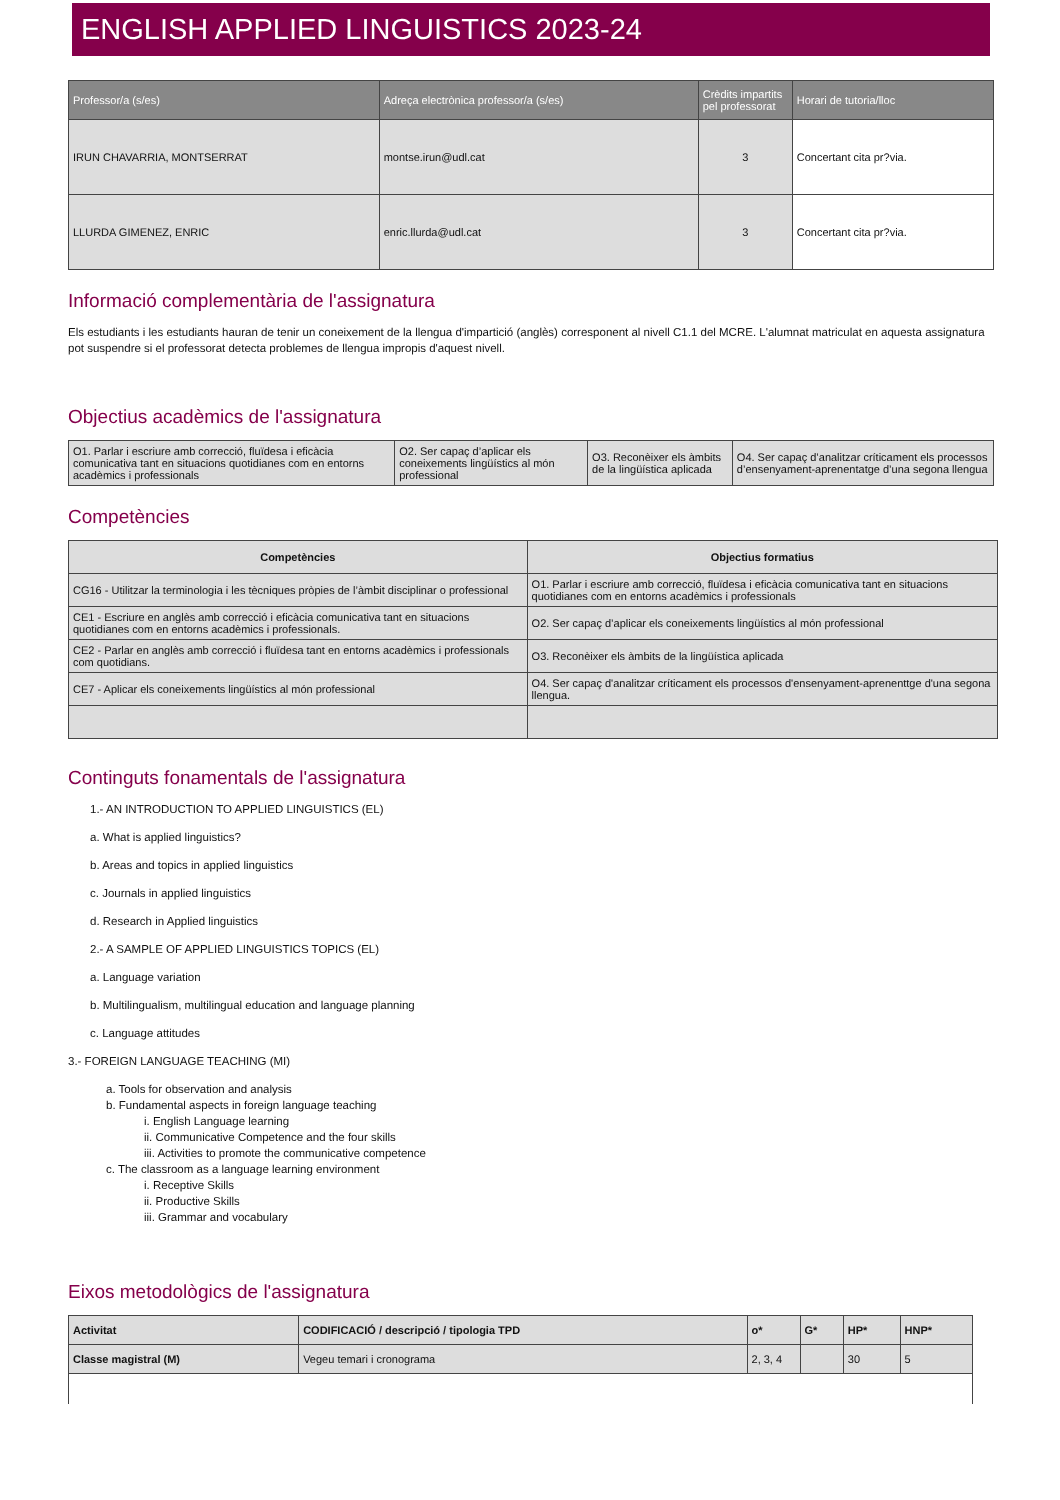ENGLISH APPLIED LINGUISTICS 2023-24
| Professor/a (s/es) | Adreça electrònica professor/a (s/es) | Crèdits impartits pel professorat | Horari de tutoria/lloc |
| --- | --- | --- | --- |
| IRUN CHAVARRIA, MONTSERRAT | montse.irun@udl.cat | 3 | Concertant cita pr?via. |
| LLURDA GIMENEZ, ENRIC | enric.llurda@udl.cat | 3 | Concertant cita pr?via. |
Informació complementària de l'assignatura
Els estudiants i les estudiants hauran de tenir un coneixement de la llengua d'impartició (anglès) corresponent al nivell C1.1 del MCRE. L'alumnat matriculat en aquesta assignatura pot suspendre si el professorat detecta problemes de llengua impropis d'aquest nivell.
Objectius acadèmics de l'assignatura
| O1. Parlar i escriure amb correcció, fluïdesa i eficàcia comunicativa tant en situacions quotidianes com en entorns acadèmics i professionals | O2. Ser capaç d’aplicar els coneixements lingüístics al món professional | O3. Reconèixer els àmbits de la lingüística aplicada | O4. Ser capaç d’analitzar críticament els processos d’ensenyament-aprenentatge d’una segona llengua |
Competències
| Competències | Objectius formatius |
| --- | --- |
| CG16 - Utilitzar la terminologia i les tècniques pròpies de l’àmbit disciplinar o professional | O1. Parlar i escriure amb correcció, fluïdesa i eficàcia comunicativa tant en situacions quotidianes com en entorns acadèmics i professionals |
| CE1 - Escriure en anglès amb correcció i eficàcia comunicativa tant en situacions quotidianes com en entorns acadèmics i professionals. | O2. Ser capaç d’aplicar els coneixements lingüístics al món professional |
| CE2 - Parlar en anglès amb correcció i fluïdesa tant en entorns acadèmics i professionals com quotidians. | O3. Reconèixer els àmbits de la lingüística aplicada |
| CE7 - Aplicar els coneixements lingüístics al món professional | O4. Ser capaç d'analitzar críticament els processos d'ensenyament-aprenenttge d'una segona llengua. |
Continguts fonamentals de l'assignatura
1.- AN INTRODUCTION TO APPLIED LINGUISTICS (EL)
a. What is applied linguistics?
b. Areas and topics in applied linguistics
c. Journals in applied linguistics
d. Research in Applied linguistics
2.- A SAMPLE OF APPLIED LINGUISTICS TOPICS (EL)
a. Language variation
b. Multilingualism, multilingual education and language planning
c. Language attitudes
3.- FOREIGN LANGUAGE TEACHING (MI)
a. Tools for observation and analysis
b. Fundamental aspects in foreign language teaching
i. English Language learning
ii. Communicative Competence and the four skills
iii. Activities to promote the communicative competence
c. The classroom as a language learning environment
i. Receptive Skills
ii. Productive Skills
iii. Grammar and vocabulary
Eixos metodològics de l'assignatura
| Activitat | CODIFICACIÓ / descripció / tipologia TPD | o* | G* | HP* | HNP* |
| Classe magistral (M) | Vegeu temari i cronograma | 2, 3, 4 | | 30 | 5 |